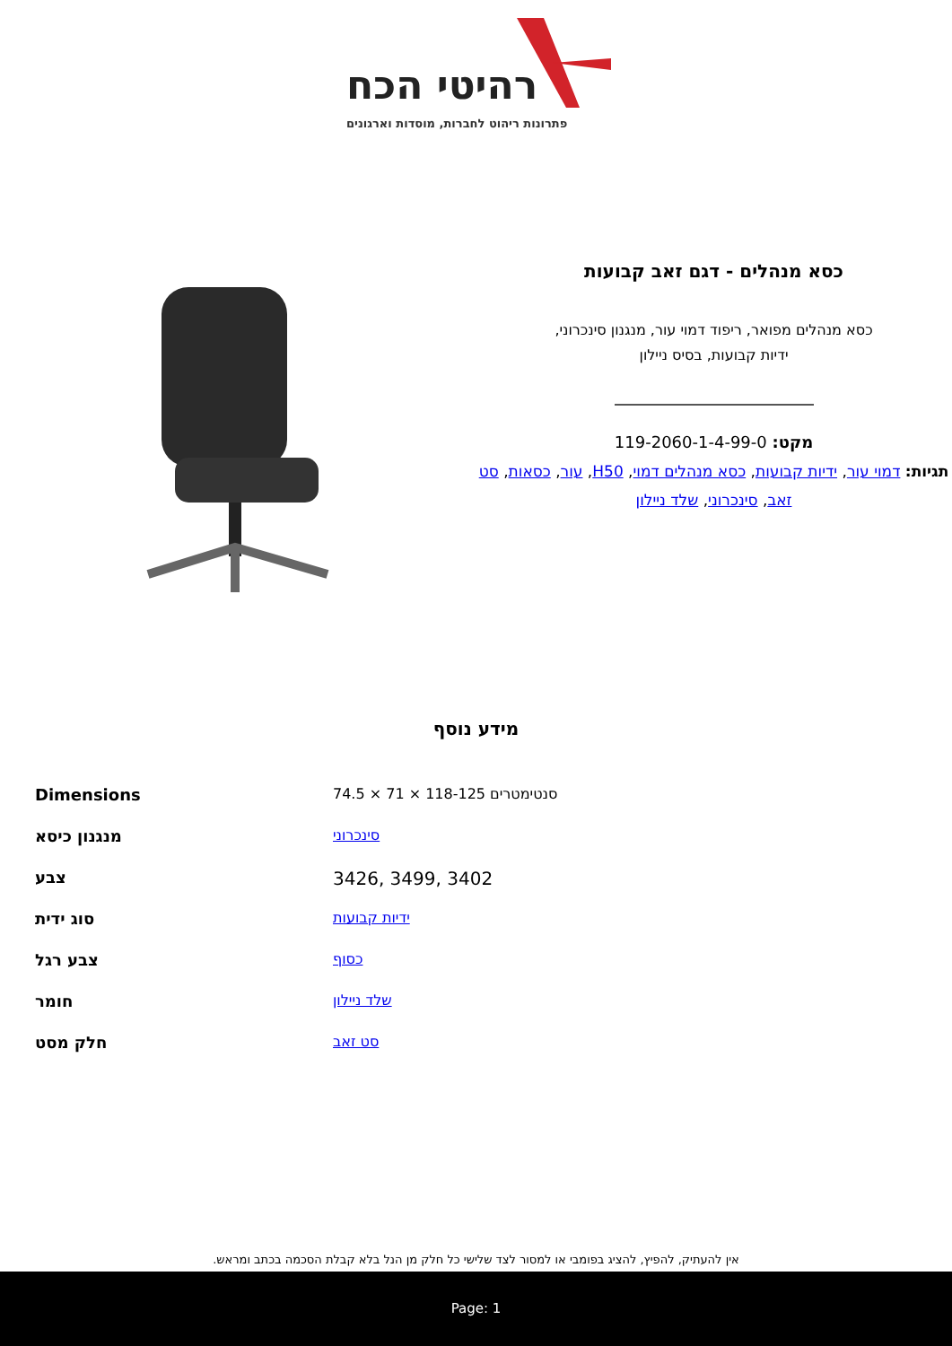רהיטי הכח
פתרונות ריהוט לחברות, מוסדות וארגונים
כסא מנהלים - דגם זאב קבועות
כסא מנהלים מפואר, ריפוד דמוי עור, מנגנון סינכרוני,
ידיות קבועות, בסיס ניילון
מקט: 119-2060-1-4-99-0
תגיות: דמוי עור, ידיות קבועות, כסא מנהלים דמוי, H50, עור, כסאות, סט זאב, סינכרוני, שלד ניילון
מידע נוסף
| Dimensions | 74.5 × 71 × 118-125 סנטימטרים |
| מנגנון כיסא | סינכרוני |
| צבע | 3426, 3499, 3402 |
| סוג ידית | ידיות קבועות |
| צבע רגל | כסוף |
| חומר | שלד ניילון |
| חלק מסט | סט זאב |
אין להעתיק, להפיץ, להציג בפומבי או למסור לצד שלישי כל חלק מן הנל בלא קבלת הסכמה בכתב ומראש.
Page: 1